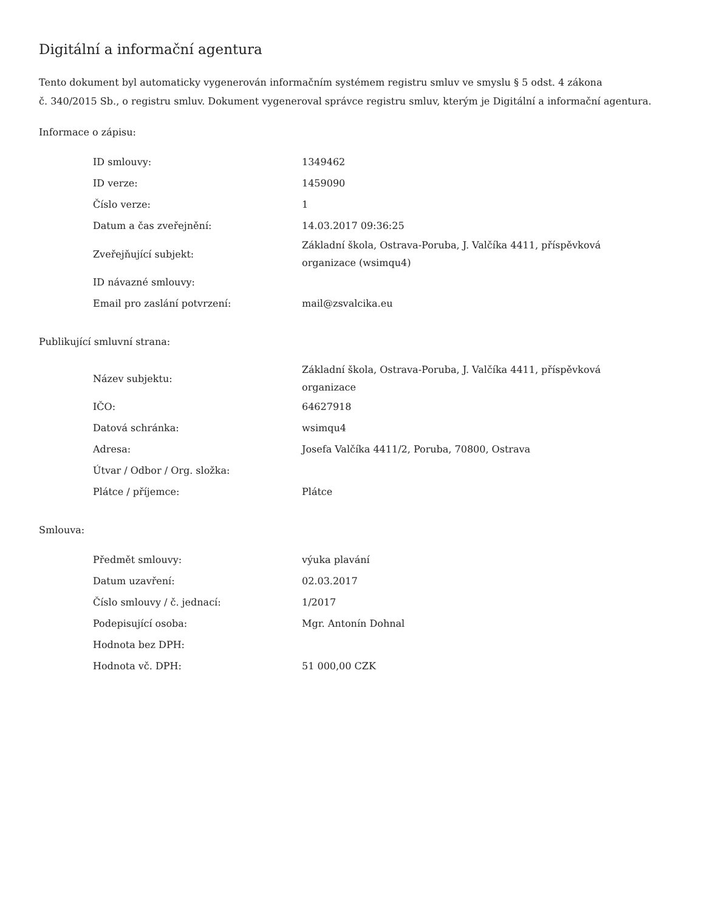Digitální a informační agentura
Tento dokument byl automaticky vygenerován informačním systémem registru smluv ve smyslu § 5 odst. 4 zákona
č. 340/2015 Sb., o registru smluv. Dokument vygeneroval správce registru smluv, kterým je Digitální a informační agentura.
Informace o zápisu:
| ID smlouvy: | 1349462 |
| ID verze: | 1459090 |
| Číslo verze: | 1 |
| Datum a čas zveřejnění: | 14.03.2017 09:36:25 |
| Zveřejňující subjekt: | Základní škola, Ostrava-Poruba, J. Valčíka 4411, příspěvková organizace (wsimqu4) |
| ID návazné smlouvy: | |
| Email pro zaslání potvrzení: | mail@zsvalcika.eu |
Publikující smluvní strana:
| Název subjektu: | Základní škola, Ostrava-Poruba, J. Valčíka 4411, příspěvková organizace |
| IČO: | 64627918 |
| Datová schránka: | wsimqu4 |
| Adresa: | Josefa Valčíka 4411/2, Poruba, 70800, Ostrava |
| Útvar / Odbor / Org. složka: | |
| Plátce / příjemce: | Plátce |
Smlouva:
| Předmět smlouvy: | výuka plavání |
| Datum uzavření: | 02.03.2017 |
| Číslo smlouvy / č. jednací: | 1/2017 |
| Podepisující osoba: | Mgr. Antonín Dohnal |
| Hodnota bez DPH: | |
| Hodnota vč. DPH: | 51 000,00 CZK |